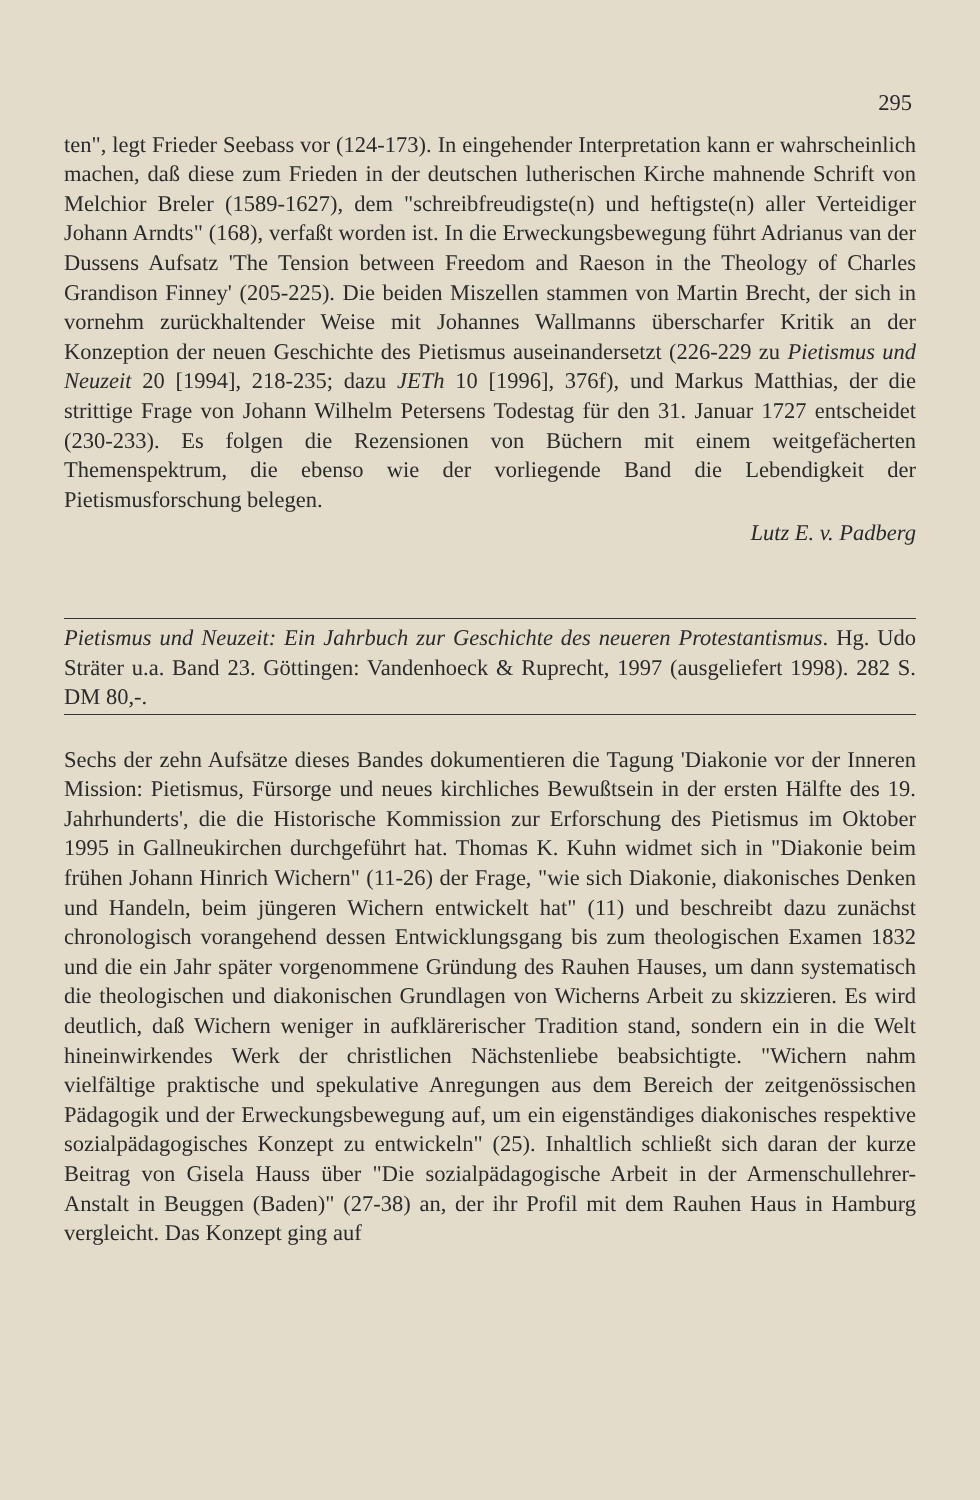295
ten", legt Frieder Seebass vor (124-173). In eingehender Interpretation kann er wahrscheinlich machen, daß diese zum Frieden in der deutschen lutherischen Kirche mahnende Schrift von Melchior Breler (1589-1627), dem "schreibfreudigste(n) und heftigste(n) aller Verteidiger Johann Arndts" (168), verfaßt worden ist. In die Erweckungsbewegung führt Adrianus van der Dussens Aufsatz 'The Tension between Freedom and Raeson in the Theology of Charles Grandison Finney' (205-225). Die beiden Miszellen stammen von Martin Brecht, der sich in vornehm zurückhaltender Weise mit Johannes Wallmanns überscharfer Kritik an der Konzeption der neuen Geschichte des Pietismus auseinandersetzt (226-229 zu Pietismus und Neuzeit 20 [1994], 218-235; dazu JETh 10 [1996], 376f), und Markus Matthias, der die strittige Frage von Johann Wilhelm Petersens Todestag für den 31. Januar 1727 entscheidet (230-233). Es folgen die Rezensionen von Büchern mit einem weitgefächerten Themenspektrum, die ebenso wie der vorliegende Band die Lebendigkeit der Pietismusforschung belegen.
Lutz E. v. Padberg
Pietismus und Neuzeit: Ein Jahrbuch zur Geschichte des neueren Protestantismus. Hg. Udo Sträter u.a. Band 23. Göttingen: Vandenhoeck & Ruprecht, 1997 (ausgeliefert 1998). 282 S. DM 80,-.
Sechs der zehn Aufsätze dieses Bandes dokumentieren die Tagung 'Diakonie vor der Inneren Mission: Pietismus, Fürsorge und neues kirchliches Bewußtsein in der ersten Hälfte des 19. Jahrhunderts', die die Historische Kommission zur Erforschung des Pietismus im Oktober 1995 in Gallneukirchen durchgeführt hat. Thomas K. Kuhn widmet sich in "Diakonie beim frühen Johann Hinrich Wichern" (11-26) der Frage, "wie sich Diakonie, diakonisches Denken und Handeln, beim jüngeren Wichern entwickelt hat" (11) und beschreibt dazu zunächst chronologisch vorangehend dessen Entwicklungsgang bis zum theologischen Examen 1832 und die ein Jahr später vorgenommene Gründung des Rauhen Hauses, um dann systematisch die theologischen und diakonischen Grundlagen von Wicherns Arbeit zu skizzieren. Es wird deutlich, daß Wichern weniger in aufklärerischer Tradition stand, sondern ein in die Welt hineinwirkendes Werk der christlichen Nächstenliebe beabsichtigte. "Wichern nahm vielfältige praktische und spekulative Anregungen aus dem Bereich der zeitgenössischen Pädagogik und der Erweckungsbewegung auf, um ein eigenständiges diakonisches respektive sozialpädagogisches Konzept zu entwickeln" (25). Inhaltlich schließt sich daran der kurze Beitrag von Gisela Hauss über "Die sozialpädagogische Arbeit in der Armenschullehrer-Anstalt in Beuggen (Baden)" (27-38) an, der ihr Profil mit dem Rauhen Haus in Hamburg vergleicht. Das Konzept ging auf